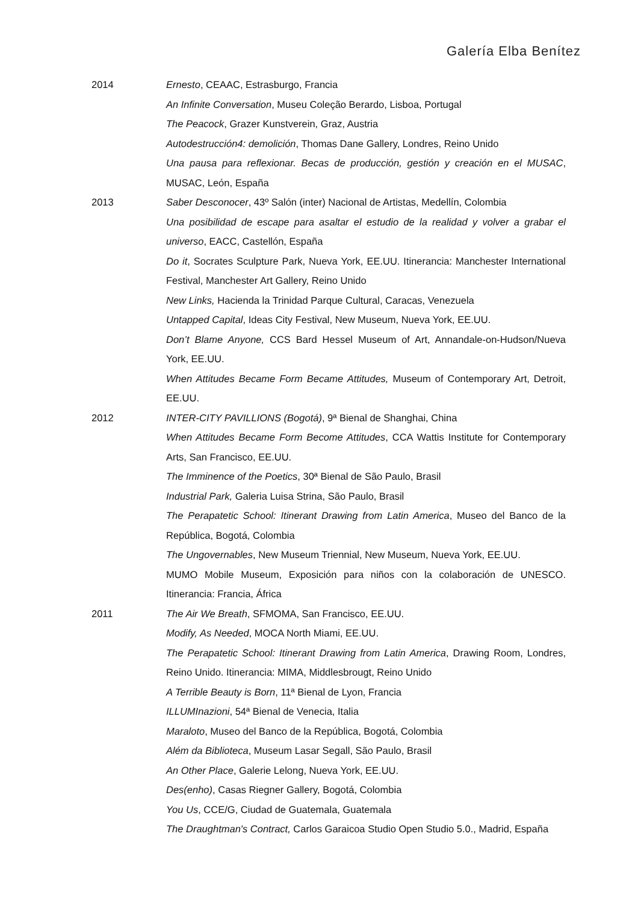Galería Elba Benítez
2014 Ernesto, CEAAC, Estrasburgo, Francia
An Infinite Conversation, Museu Coleção Berardo, Lisboa, Portugal
The Peacock, Grazer Kunstverein, Graz, Austria
Autodestrucción4: demolición, Thomas Dane Gallery, Londres, Reino Unido
Una pausa para reflexionar. Becas de producción, gestión y creación en el MUSAC, MUSAC, León, España
2013 Saber Desconocer, 43º Salón (inter) Nacional de Artistas, Medellín, Colombia
Una posibilidad de escape para asaltar el estudio de la realidad y volver a grabar el universo, EACC, Castellón, España
Do it, Socrates Sculpture Park, Nueva York, EE.UU. Itinerancia: Manchester International Festival, Manchester Art Gallery, Reino Unido
New Links, Hacienda la Trinidad Parque Cultural, Caracas, Venezuela
Untapped Capital, Ideas City Festival, New Museum, Nueva York, EE.UU.
Don’t Blame Anyone, CCS Bard Hessel Museum of Art, Annandale-on-Hudson/Nueva York, EE.UU.
When Attitudes Became Form Became Attitudes, Museum of Contemporary Art, Detroit, EE.UU.
2012 INTER-CITY PAVILLIONS (Bogotá), 9ª Bienal de Shanghai, China
When Attitudes Became Form Become Attitudes, CCA Wattis Institute for Contemporary Arts, San Francisco, EE.UU.
The Imminence of the Poetics, 30ª Bienal de São Paulo, Brasil
Industrial Park, Galeria Luisa Strina, São Paulo, Brasil
The Perapatetic School: Itinerant Drawing from Latin America, Museo del Banco de la República, Bogotá, Colombia
The Ungovernables, New Museum Triennial, New Museum, Nueva York, EE.UU.
MUMO Mobile Museum, Exposición para niños con la colaboración de UNESCO. Itinerancia: Francia, África
2011 The Air We Breath, SFMOMA, San Francisco, EE.UU.
Modify, As Needed, MOCA North Miami, EE.UU.
The Perapatetic School: Itinerant Drawing from Latin America, Drawing Room, Londres, Reino Unido. Itinerancia: MIMA, Middlesbrougt, Reino Unido
A Terrible Beauty is Born, 11ª Bienal de Lyon, Francia
ILLUMInazioni, 54ª Bienal de Venecia, Italia
Maraloto, Museo del Banco de la República, Bogotá, Colombia
Além da Biblioteca, Museum Lasar Segall, São Paulo, Brasil
An Other Place, Galerie Lelong, Nueva York, EE.UU.
Des(enho), Casas Riegner Gallery, Bogotá, Colombia
You Us, CCE/G, Ciudad de Guatemala, Guatemala
The Draughtman's Contract, Carlos Garaicoa Studio Open Studio 5.0., Madrid, España